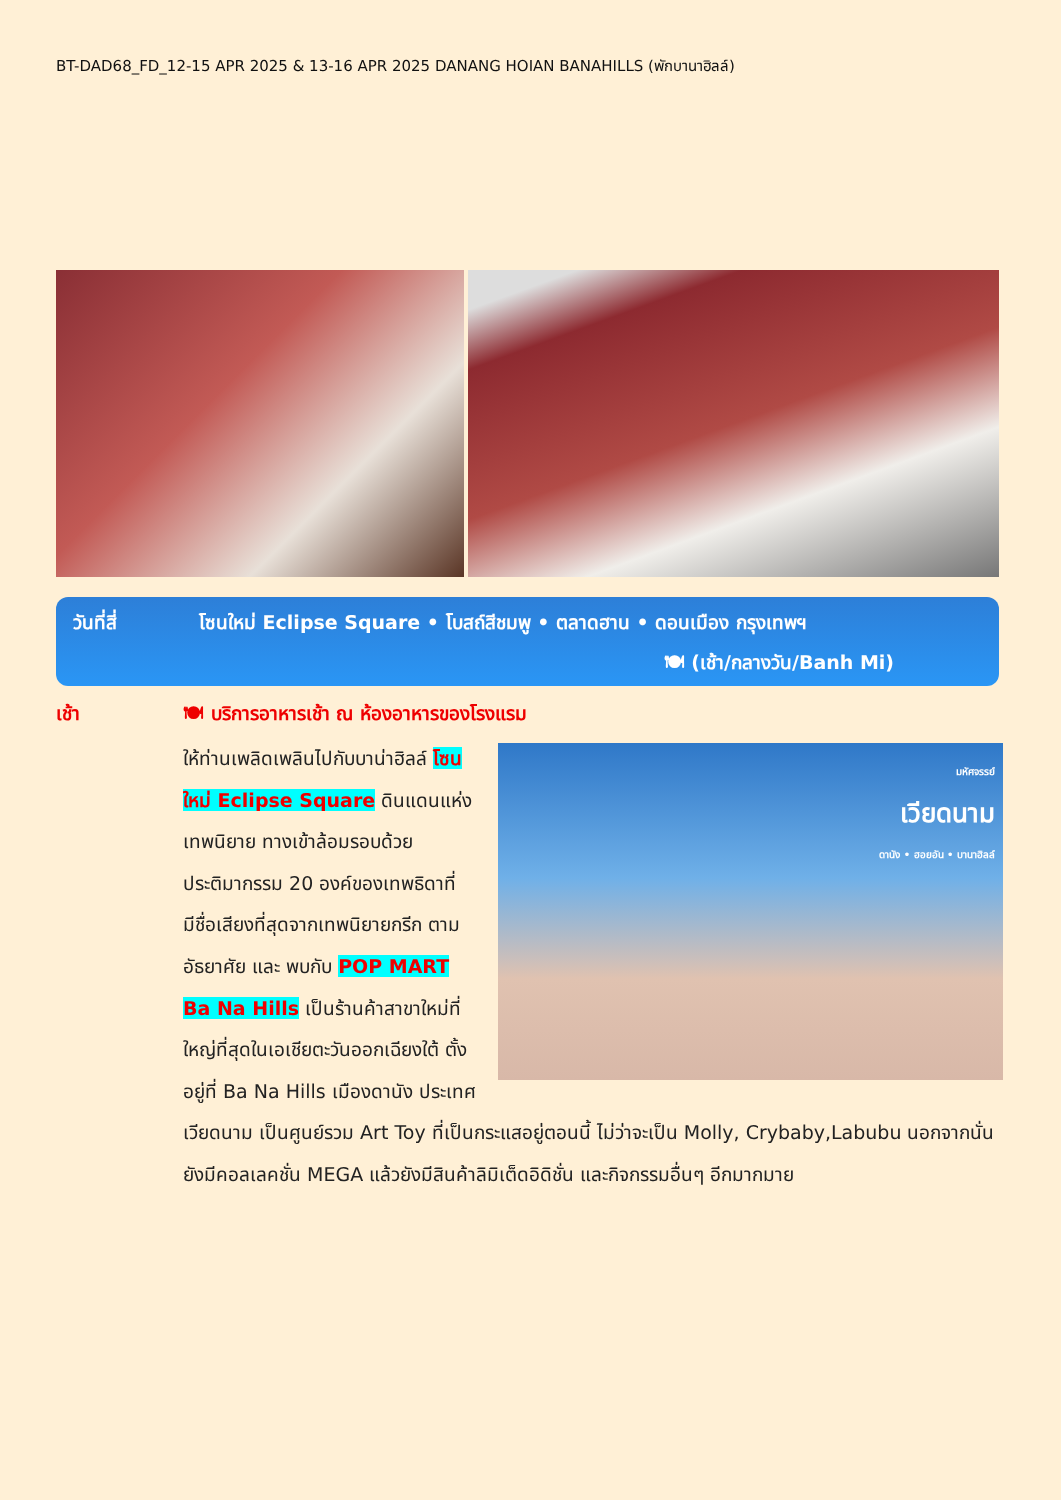BT-DAD68_FD_12-15 APR 2025 & 13-16 APR 2025 DANANG HOIAN BANAHILLS (พักบานาฮิลล์)
วันที่สี่
โซนใหม่ Eclipse Square • โบสถ์สีชมพู • ตลาดฮาน • ดอนเมือง กรุงเทพฯ
🍽 (เช้า/กลางวัน/Banh Mi)
เช้า
🍽 บริการอาหารเช้า ณ ห้องอาหารของโรงแรม
มหัศจรรย์
เวียดนาม
ดานัง • ฮอยอัน • บานาฮิลล์
ให้ท่านเพลิดเพลินไปกับบาน่าฮิลล์ โซนใหม่ Eclipse Square ดินแดนแห่งเทพนิยาย ทางเข้าล้อมรอบด้วยประติมากรรม 20 องค์ของเทพธิดาที่มีชื่อเสียงที่สุดจากเทพนิยายกรีก ตามอัธยาศัย และ พบกับ POP MART Ba Na Hills เป็นร้านค้าสาขาใหม่ที่ใหญ่ที่สุดในเอเชียตะวันออกเฉียงใต้ ตั้งอยู่ที่ Ba Na Hills เมืองดานัง ประเทศเวียดนาม เป็นศูนย์รวม Art Toy ที่เป็นกระแสอยู่ตอนนี้ ไม่ว่าจะเป็น Molly, Crybaby,Labubu นอกจากนั่นยังมีคอลเลคชั่น MEGA แล้วยังมีสินค้าลิมิเต็ดอิดิชั่น และกิจกรรมอื่นๆ อีกมากมาย